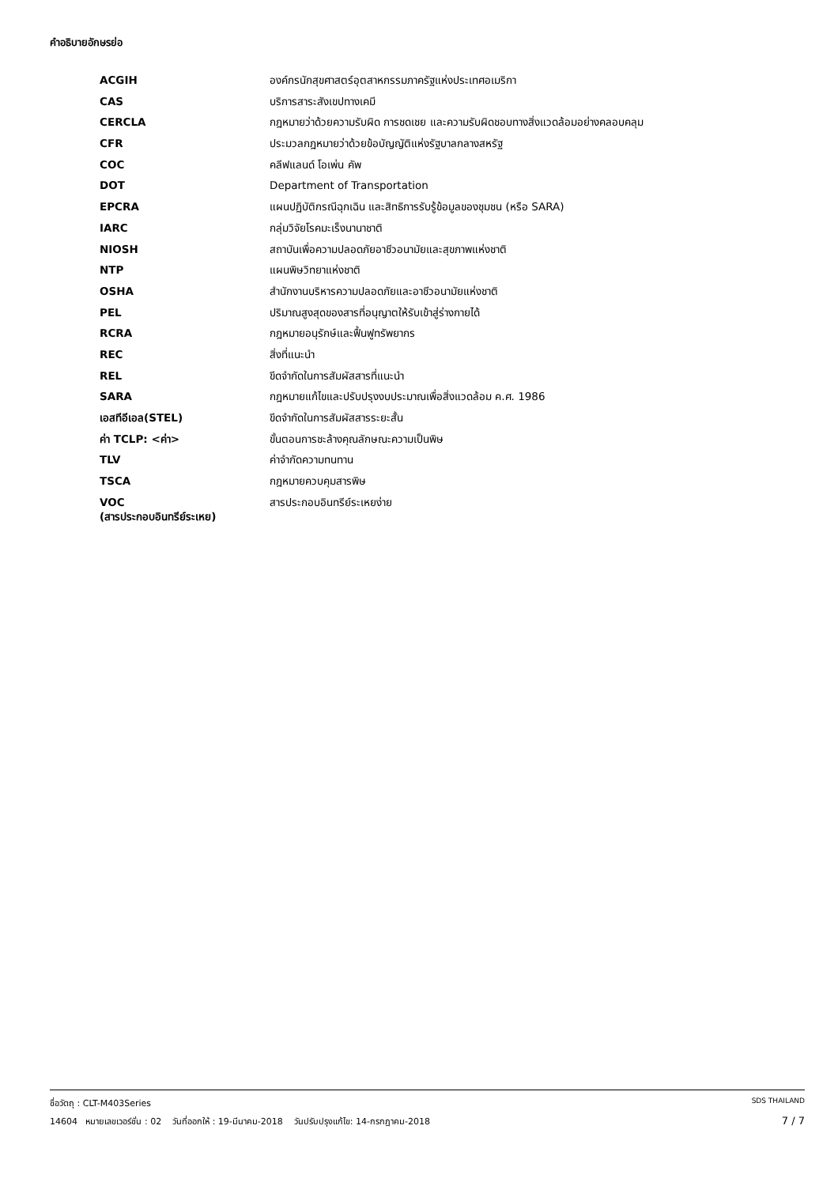คำอธิบายอักษรย่อ
| ACGIH | องค์กรนักสุขศาสตร์อุตสาหกรรมภาครัฐแห่งประเทศอเมริกา |
| CAS | บริการสาระสังเขปทางเคมี |
| CERCLA | กฎหมายว่าด้วยความรับผิด การชดเชย และความรับผิดชอบทางสิ่งแวดล้อมอย่างคลอบคลุม |
| CFR | ประมวลกฎหมายว่าด้วยข้อบัญญัติแห่งรัฐบาลกลางสหรัฐ |
| COC | คลีฟแลนด์ โอเพ่น คัพ |
| DOT | Department of Transportation |
| EPCRA | แผนปฏิบัติกรณีฉุกเฉิน และสิทธิการรับรู้ข้อมูลของชุมชน (หรือ SARA) |
| IARC | กลุ่มวิจัยโรคมะเร็งนานาชาติ |
| NIOSH | สถาบันเพื่อความปลอดภัยอาชีวอนามัยและสุขภาพแห่งชาติ |
| NTP | แผนพิษวิทยาแห่งชาติ |
| OSHA | สำนักงานบริหารความปลอดภัยและอาชีวอนามัยแห่งชาติ |
| PEL | ปริมาณสูงสุดของสารที่อนุญาตให้รับเข้าสู่ร่างกายได้ |
| RCRA | กฎหมายอนุรักษ์และฟื้นฟูทรัพยากร |
| REC | สิ่งที่แนะนำ |
| REL | ขีดจำกัดในการสัมผัสสารที่แนะนำ |
| SARA | กฎหมายแก้ไขและปรับปรุงงบประมาณเพื่อสิ่งแวดล้อม ค.ศ. 1986 |
| เอสทีอีเอล(STEL) | ขีดจำกัดในการสัมผัสสารระยะสั้น |
| ค่า TCLP: <ค่า> | ขั้นตอนการชะล้างคุณลักษณะความเป็นพิษ |
| TLV | ค่าจำกัดความทนทาน |
| TSCA | กฎหมายควบคุมสารพิษ |
| VOC (สารประกอบอินทรีย์ระเหย) | สารประกอบอินทรีย์ระเหยง่าย |
ชื่อวัตถุ : CLT-M403Series SDS THAILAND
14604 หมายเลขเวอร์ชั่น : 02 วันที่ออกให้ : 19-มีนาคม-2018 วันปรับปรุงแก้ไข: 14-กรกฎาคม-2018 7 / 7